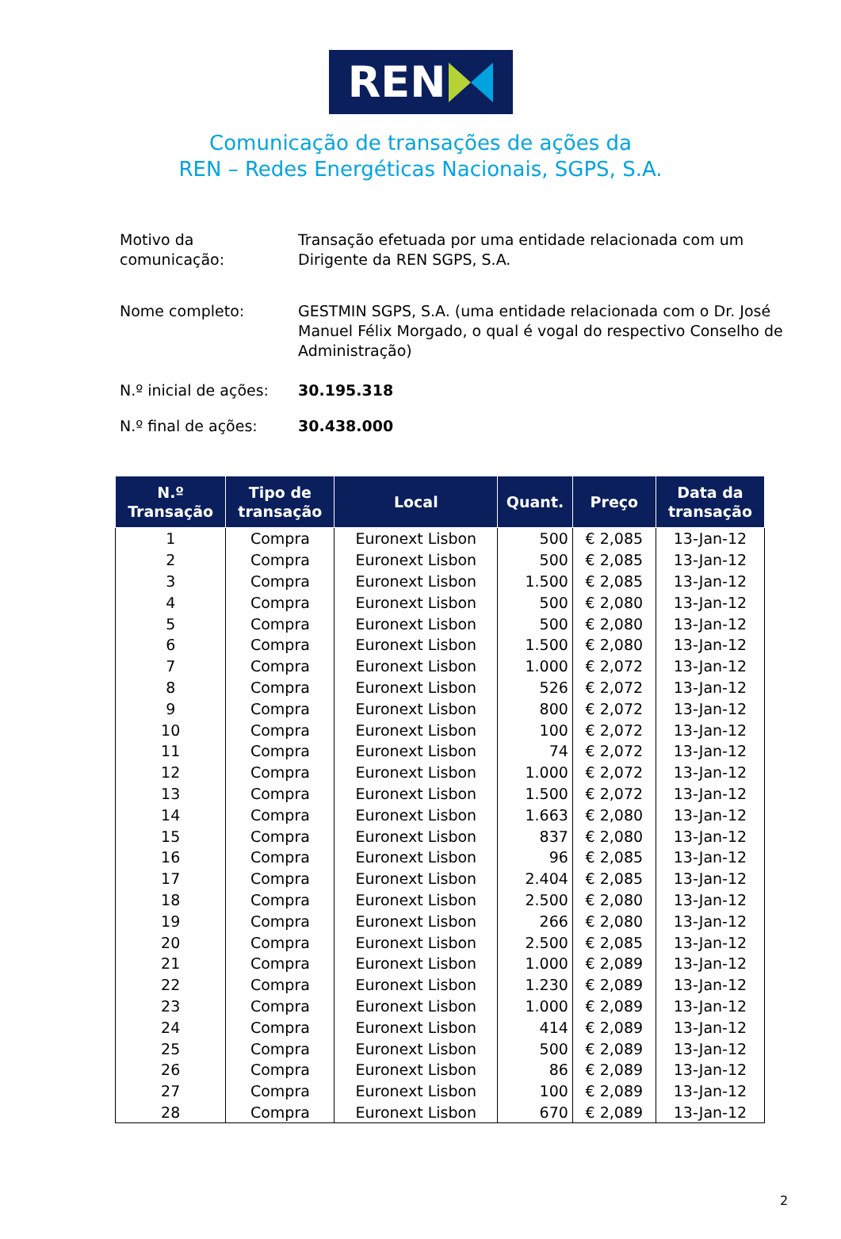REN
Comunicação de transações de ações da
REN – Redes Energéticas Nacionais, SGPS, S.A.
Motivo da
comunicação:
Transação efetuada por uma entidade relacionada com um Dirigente da REN SGPS, S.A.
Nome completo: GESTMIN SGPS, S.A. (uma entidade relacionada com o Dr. José Manuel Félix Morgado, o qual é vogal do respectivo Conselho de Administração)
N.º inicial de ações:
30.195.318
N.º final de ações: 30.438.000
| N.º Transação | Tipo de transação | Local | Quant. | Preço | Data da transação |
| --- | --- | --- | --- | --- | --- |
| 1 | Compra | Euronext Lisbon | 500 | € 2,085 | 13-Jan-12 |
| 2 | Compra | Euronext Lisbon | 500 | € 2,085 | 13-Jan-12 |
| 3 | Compra | Euronext Lisbon | 1.500 | € 2,085 | 13-Jan-12 |
| 4 | Compra | Euronext Lisbon | 500 | € 2,080 | 13-Jan-12 |
| 5 | Compra | Euronext Lisbon | 500 | € 2,080 | 13-Jan-12 |
| 6 | Compra | Euronext Lisbon | 1.500 | € 2,080 | 13-Jan-12 |
| 7 | Compra | Euronext Lisbon | 1.000 | € 2,072 | 13-Jan-12 |
| 8 | Compra | Euronext Lisbon | 526 | € 2,072 | 13-Jan-12 |
| 9 | Compra | Euronext Lisbon | 800 | € 2,072 | 13-Jan-12 |
| 10 | Compra | Euronext Lisbon | 100 | € 2,072 | 13-Jan-12 |
| 11 | Compra | Euronext Lisbon | 74 | € 2,072 | 13-Jan-12 |
| 12 | Compra | Euronext Lisbon | 1.000 | € 2,072 | 13-Jan-12 |
| 13 | Compra | Euronext Lisbon | 1.500 | € 2,072 | 13-Jan-12 |
| 14 | Compra | Euronext Lisbon | 1.663 | € 2,080 | 13-Jan-12 |
| 15 | Compra | Euronext Lisbon | 837 | € 2,080 | 13-Jan-12 |
| 16 | Compra | Euronext Lisbon | 96 | € 2,085 | 13-Jan-12 |
| 17 | Compra | Euronext Lisbon | 2.404 | € 2,085 | 13-Jan-12 |
| 18 | Compra | Euronext Lisbon | 2.500 | € 2,080 | 13-Jan-12 |
| 19 | Compra | Euronext Lisbon | 266 | € 2,080 | 13-Jan-12 |
| 20 | Compra | Euronext Lisbon | 2.500 | € 2,085 | 13-Jan-12 |
| 21 | Compra | Euronext Lisbon | 1.000 | € 2,089 | 13-Jan-12 |
| 22 | Compra | Euronext Lisbon | 1.230 | € 2,089 | 13-Jan-12 |
| 23 | Compra | Euronext Lisbon | 1.000 | € 2,089 | 13-Jan-12 |
| 24 | Compra | Euronext Lisbon | 414 | € 2,089 | 13-Jan-12 |
| 25 | Compra | Euronext Lisbon | 500 | € 2,089 | 13-Jan-12 |
| 26 | Compra | Euronext Lisbon | 86 | € 2,089 | 13-Jan-12 |
| 27 | Compra | Euronext Lisbon | 100 | € 2,089 | 13-Jan-12 |
| 28 | Compra | Euronext Lisbon | 670 | € 2,089 | 13-Jan-12 |
2